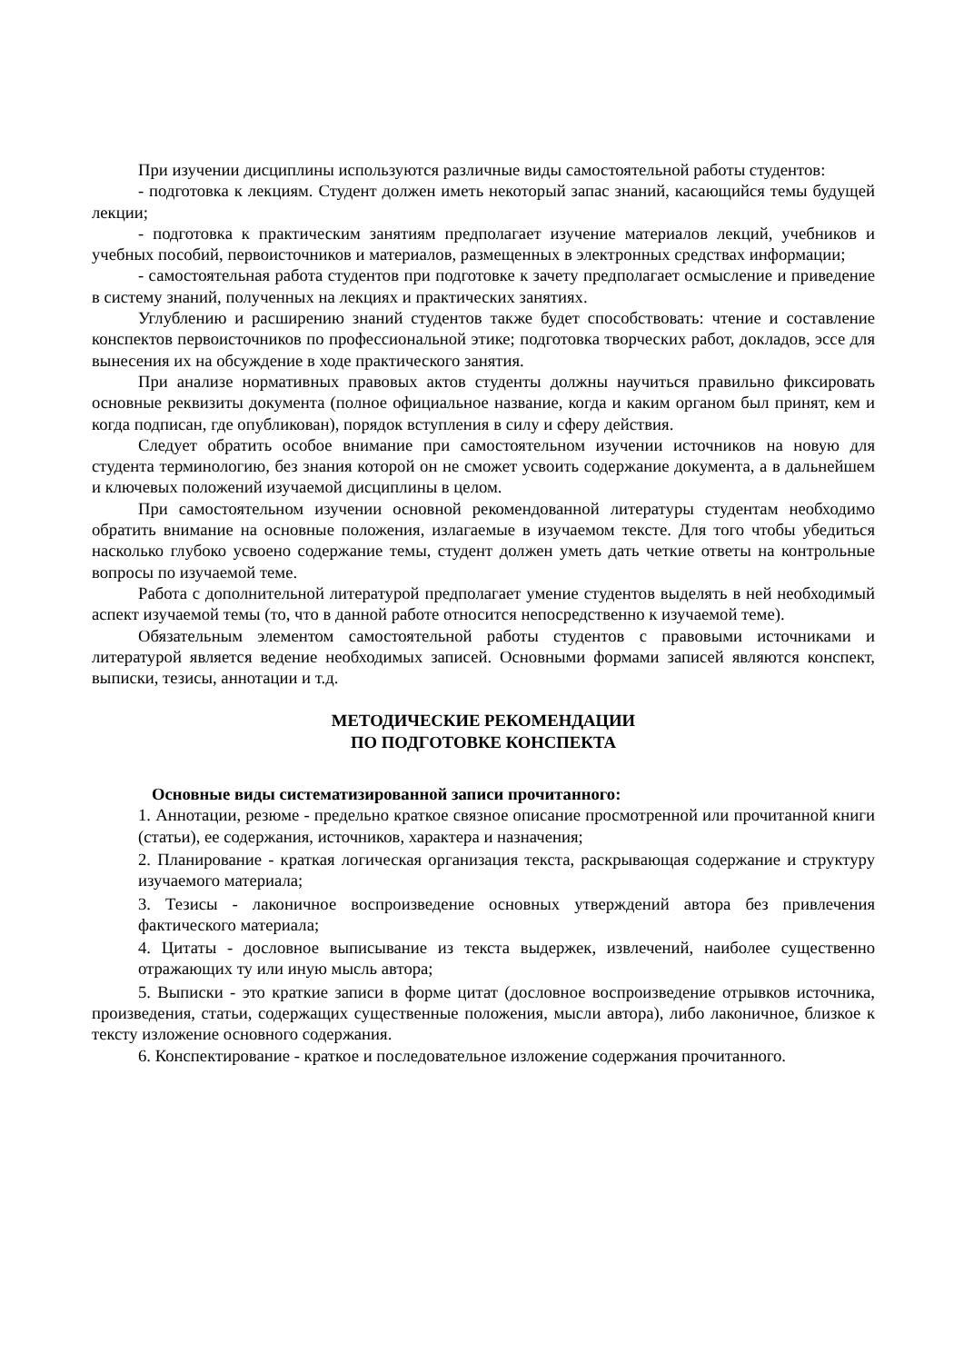При изучении дисциплины используются различные виды самостоятельной работы студентов:
- подготовка к лекциям. Студент должен иметь некоторый запас знаний, касающийся темы будущей лекции;
- подготовка к практическим занятиям предполагает изучение материалов лекций, учебников и учебных пособий, первоисточников и материалов, размещенных в электронных средствах информации;
- самостоятельная работа студентов при подготовке к зачету предполагает осмысление и приведение в систему знаний, полученных на лекциях и практических занятиях.
Углублению и расширению знаний студентов также будет способствовать: чтение и составление конспектов первоисточников по профессиональной этике; подготовка творческих работ, докладов, эссе для вынесения их на обсуждение в ходе практического занятия.
При анализе нормативных правовых актов студенты должны научиться правильно фиксировать основные реквизиты документа (полное официальное название, когда и каким органом был принят, кем и когда подписан, где опубликован), порядок вступления в силу и сферу действия.
Следует обратить особое внимание при самостоятельном изучении источников на новую для студента терминологию, без знания которой он не сможет усвоить содержание документа, а в дальнейшем и ключевых положений изучаемой дисциплины в целом.
При самостоятельном изучении основной рекомендованной литературы студентам необходимо обратить внимание на основные положения, излагаемые в изучаемом тексте. Для того чтобы убедиться насколько глубоко усвоено содержание темы, студент должен уметь дать четкие ответы на контрольные вопросы по изучаемой теме.
Работа с дополнительной литературой предполагает умение студентов выделять в ней необходимый аспект изучаемой темы (то, что в данной работе относится непосредственно к изучаемой теме).
Обязательным элементом самостоятельной работы студентов с правовыми источниками и литературой является ведение необходимых записей. Основными формами записей являются конспект, выписки, тезисы, аннотации и т.д.
МЕТОДИЧЕСКИЕ РЕКОМЕНДАЦИИ
ПО ПОДГОТОВКЕ КОНСПЕКТА
Основные виды систематизированной записи прочитанного:
1. Аннотации, резюме - предельно краткое связное описание просмотренной или прочитанной книги (статьи), ее содержания, источников, характера и назначения;
2. Планирование - краткая логическая организация текста, раскрывающая содержание и структуру изучаемого материала;
3. Тезисы - лаконичное воспроизведение основных утверждений автора без привлечения фактического материала;
4. Цитаты - дословное выписывание из текста выдержек, извлечений, наиболее существенно отражающих ту или иную мысль автора;
5. Выписки - это краткие записи в форме цитат (дословное воспроизведение отрывков источника, произведения, статьи, содержащих существенные положения, мысли автора), либо лаконичное, близкое к тексту изложение основного содержания.
6. Конспектирование - краткое и последовательное изложение содержания прочитанного.